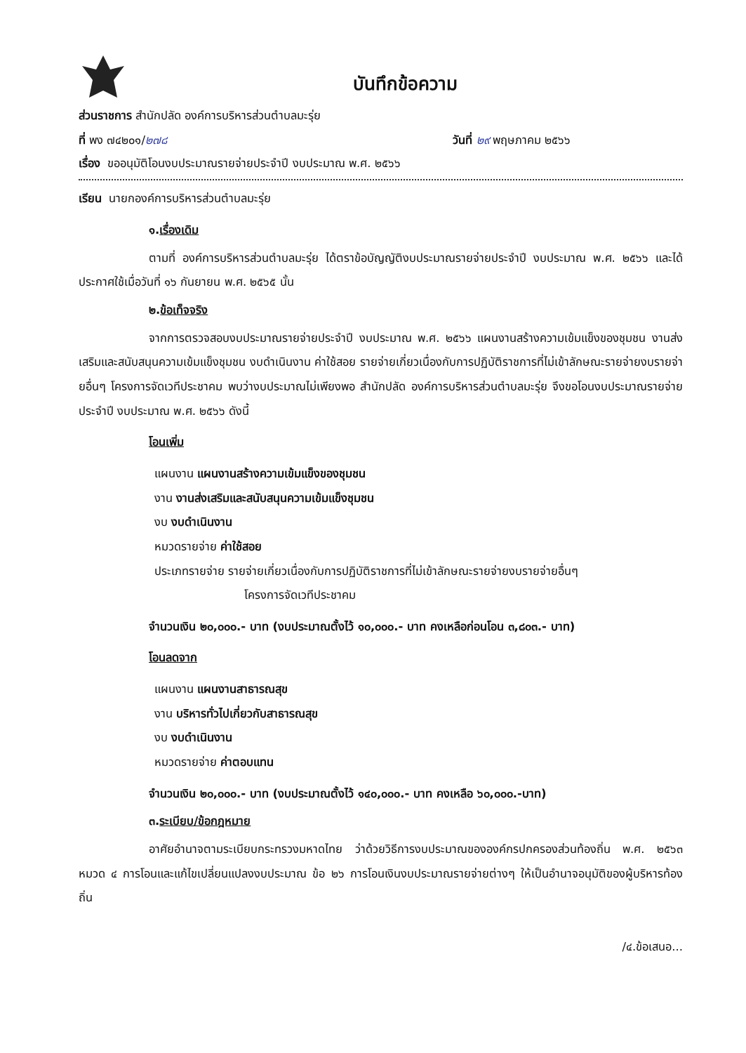บันทึกข้อความ
ส่วนราชการ สำนักปลัด องค์การบริหารส่วนตำบลมะรุ่ย
ที่ พง ๗๔๒๐๑/๒๗๘ วันที่ ๒๙ พฤษภาคม ๒๕๖๖
เรื่อง ขออนุมัติโอนงบประมาณรายจ่ายประจำปี งบประมาณ พ.ศ. ๒๕๖๖
เรียน นายกองค์การบริหารส่วนตำบลมะรุ่ย
๑. เรื่องเดิม
ตามที่ องค์การบริหารส่วนตำบลมะรุ่ย ได้ตราข้อบัญญัติงบประมาณรายจ่ายประจำปี งบประมาณ พ.ศ. ๒๕๖๖ และได้ประกาศใช้เมื่อวันที่ ๑๖ กันยายน พ.ศ. ๒๕๖๕ นั้น
๒. ข้อเท็จจริง
จากการตรวจสอบงบประมาณรายจ่ายประจำปี งบประมาณ พ.ศ. ๒๕๖๖ แผนงานสร้างความเข้มแข็งของชุมชน งานส่งเสริมและสนับสนุนความเข้มแข็งชุมชน งบดำเนินงาน ค่าใช้สอย รายจ่ายเกี่ยวเนื่องกับการปฏิบัติราชการที่ไม่เข้าลักษณะรายจ่ายงบรายจ่ายอื่นๆ โครงการจัดเวทีประชาคม พบว่างบประมาณไม่เพียงพอ สำนักปลัด องค์การบริหารส่วนตำบลมะรุ่ย จึงขอโอนงบประมาณรายจ่ายประจำปี งบประมาณ พ.ศ. ๒๕๖๖ ดังนี้
โอนเพิ่ม
แผนงาน แผนงานสร้างความเข้มแข็งของชุมชน
งาน งานส่งเสริมและสนับสนุนความเข้มแข็งชุมชน
งบ งบดำเนินงาน
หมวดรายจ่าย ค่าใช้สอย
ประเภทรายจ่าย รายจ่ายเกี่ยวเนื่องกับการปฏิบัติราชการที่ไม่เข้าลักษณะรายจ่ายงบรายจ่ายอื่นๆ
โครงการจัดเวทีประชาคม
จำนวนเงิน ๒๐,๐๐๐.- บาท (งบประมาณตั้งไว้ ๑๐,๐๐๐.- บาท คงเหลือก่อนโอน ๓,๘๐๓.- บาท)
โอนลดจาก
แผนงาน แผนงานสาธารณสุข
งาน บริหารทั่วไปเกี่ยวกับสาธารณสุข
งบ งบดำเนินงาน
หมวดรายจ่าย ค่าตอบแทน
จำนวนเงิน ๒๐,๐๐๐.- บาท (งบประมาณตั้งไว้ ๑๔๐,๐๐๐.- บาท คงเหลือ ๖๐,๐๐๐.-บาท)
๓. ระเบียบ/ข้อกฎหมาย
อาศัยอำนาจตามระเบียบกระทรวงมหาดไทย ว่าด้วยวิธีการงบประมาณขององค์กรปกครองส่วนท้องถิ่น พ.ศ. ๒๕๖๓ หมวด ๔ การโอนและแก้ไขเปลี่ยนแปลงงบประมาณ ข้อ ๒๖ การโอนเงินงบประมาณรายจ่ายต่างๆ ให้เป็นอำนาจอนุมัติของผู้บริหารท้องถิ่น
/๔.ข้อเสนอ...